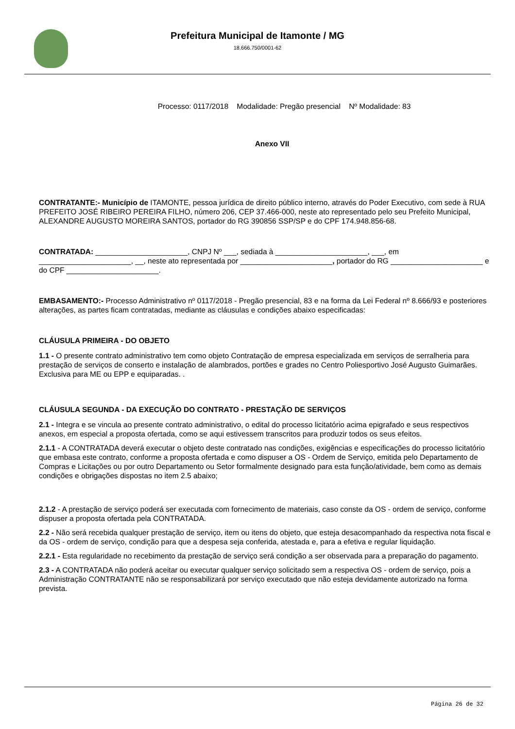Prefeitura Municipal de Itamonte / MG
18.666.750/0001-62
Processo: 0117/2018 Modalidade: Pregão presencial Nº Modalidade: 83
Anexo VII
CONTRATANTE:- Município de ITAMONTE, pessoa jurídica de direito público interno, através do Poder Executivo, com sede à RUA PREFEITO JOSÉ RIBEIRO PEREIRA FILHO, número 206, CEP 37.466-000, neste ato representado pelo seu Prefeito Municipal, ALEXANDRE AUGUSTO MOREIRA SANTOS, portador do RG 390856 SSP/SP e do CPF 174.948.856-68.
CONTRATADA: ______________________, CNPJ Nº ___, sediada à ______________________, ___, em ______________________, __, neste ato representada por ______________________, portador do RG ______________________ e do CPF ______________________.
EMBASAMENTO:- Processo Administrativo nº 0117/2018 - Pregão presencial, 83 e na forma da Lei Federal nº 8.666/93 e posteriores alterações, as partes ficam contratadas, mediante as cláusulas e condições abaixo especificadas:
CLÁUSULA PRIMEIRA - DO OBJETO
1.1 - O presente contrato administrativo tem como objeto Contratação de empresa especializada em serviços de serralheria para prestação de serviços de conserto e instalação de alambrados, portões e grades no Centro Poliesportivo José Augusto Guimarães. Exclusiva para ME ou EPP e equiparadas. .
CLÁUSULA SEGUNDA - DA EXECUÇÃO DO CONTRATO - PRESTAÇÃO DE SERVIÇOS
2.1 - Integra e se vincula ao presente contrato administrativo, o edital do processo licitatório acima epigrafado e seus respectivos anexos, em especial a proposta ofertada, como se aqui estivessem transcritos para produzir todos os seus efeitos.
2.1.1 - A CONTRATADA deverá executar o objeto deste contratado nas condições, exigências e especificações do processo licitatório que embasa este contrato, conforme a proposta ofertada e como dispuser a OS - Ordem de Serviço, emitida pelo Departamento de Compras e Licitações ou por outro Departamento ou Setor formalmente designado para esta função/atividade, bem como as demais condições e obrigações dispostas no item 2.5 abaixo;
2.1.2 - A prestação de serviço poderá ser executada com fornecimento de materiais, caso conste da OS - ordem de serviço, conforme dispuser a proposta ofertada pela CONTRATADA.
2.2 - Não será recebida qualquer prestação de serviço, item ou itens do objeto, que esteja desacompanhado da respectiva nota fiscal e da OS - ordem de serviço, condição para que a despesa seja conferida, atestada e, para a efetiva e regular liquidação.
2.2.1 - Esta regularidade no recebimento da prestação de serviço será condição a ser observada para a preparação do pagamento.
2.3 - A CONTRATADA não poderá aceitar ou executar qualquer serviço solicitado sem a respectiva OS - ordem de serviço, pois a Administração CONTRATANTE não se responsabilizará por serviço executado que não esteja devidamente autorizado na forma prevista.
Página 26 de 32